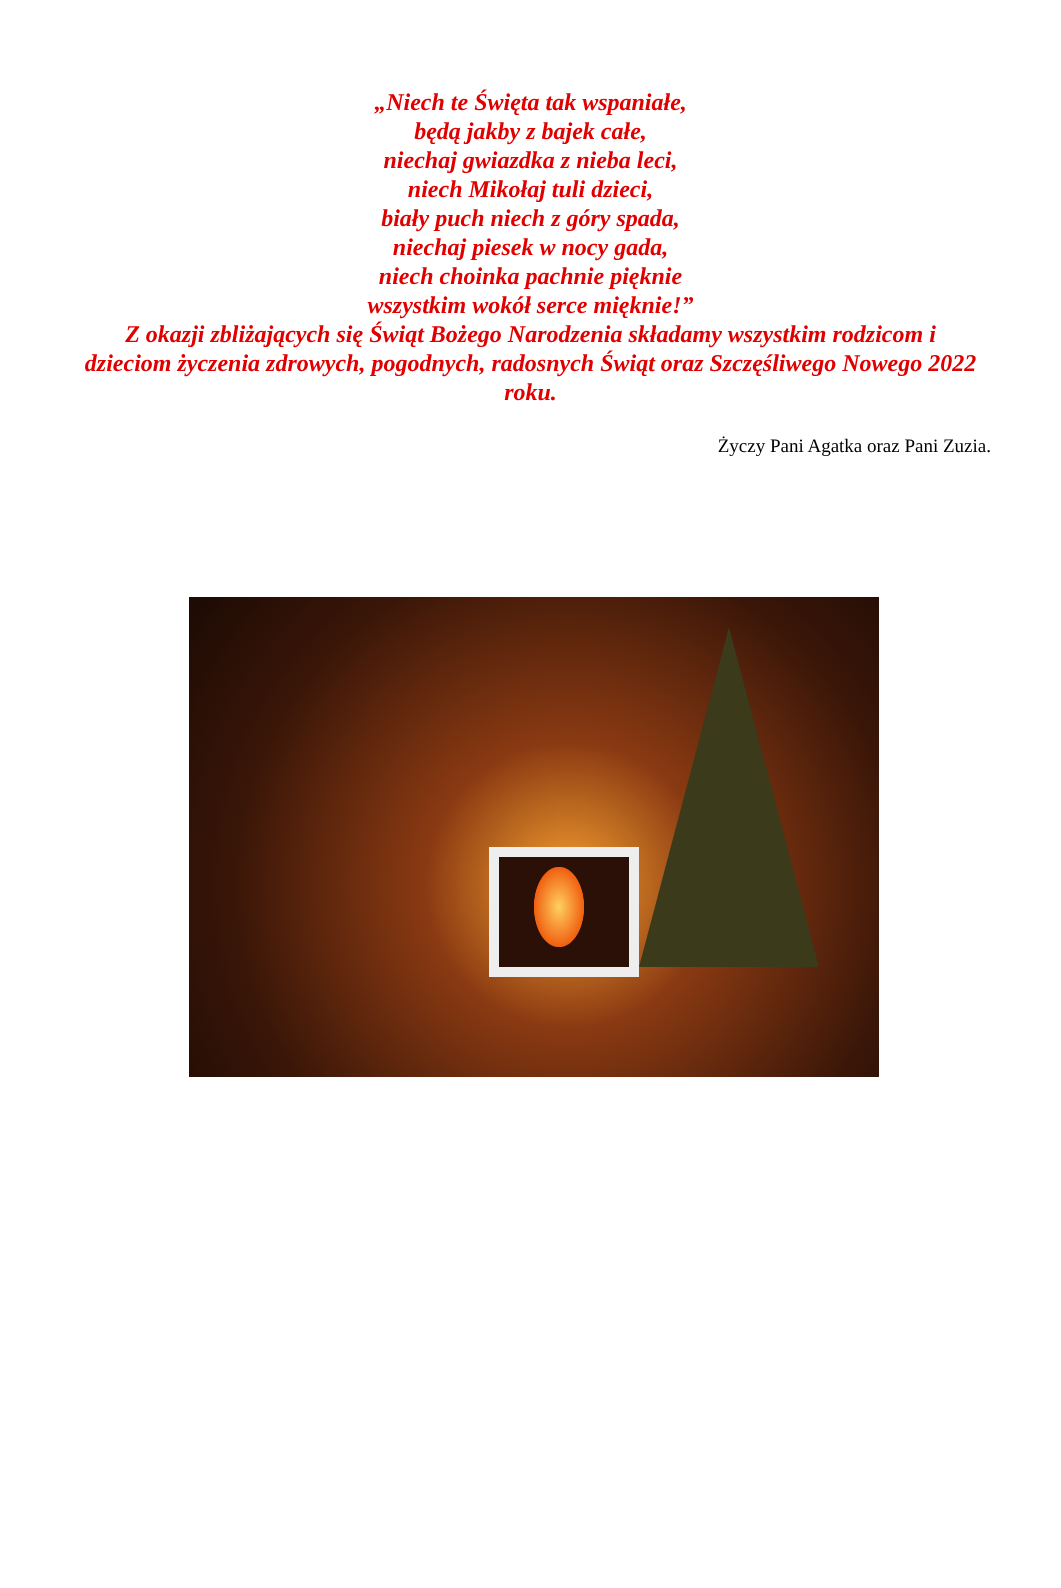„Niech te Święta tak wspaniałe,
będą jakby z bajek całe,
niechaj gwiazdka z nieba leci,
niech Mikołaj tuli dzieci,
biały puch niech z góry spada,
niechaj piesek w nocy gada,
niech choinka pachnie pięknie
wszystkim wokół serce mięknie!”
Z okazji zbliżających się Świąt Bożego Narodzenia składamy wszystkim rodzicom i dzieciom życzenia zdrowych, pogodnych, radosnych Świąt oraz Szczęśliwego Nowego 2022 roku.
Życzy Pani Agatka oraz Pani Zuzia.